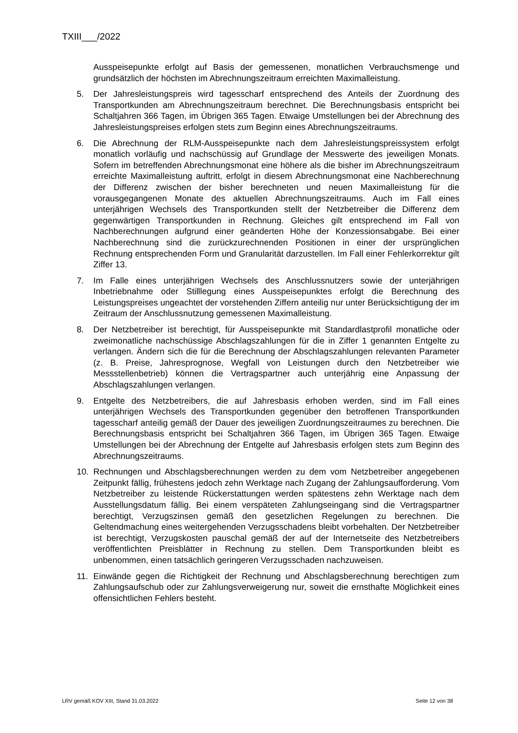TXIII___/2022
Ausspeisepunkte erfolgt auf Basis der gemessenen, monatlichen Verbrauchsmenge und grundsätzlich der höchsten im Abrechnungszeitraum erreichten Maximalleistung.
5. Der Jahresleistungspreis wird tagesscharf entsprechend des Anteils der Zuordnung des Transportkunden am Abrechnungszeitraum berechnet. Die Berechnungsbasis entspricht bei Schaltjahren 366 Tagen, im Übrigen 365 Tagen. Etwaige Umstellungen bei der Abrechnung des Jahresleistungspreises erfolgen stets zum Beginn eines Abrechnungszeitraums.
6. Die Abrechnung der RLM-Ausspeisepunkte nach dem Jahresleistungspreissystem erfolgt monatlich vorläufig und nachschüssig auf Grundlage der Messwerte des jeweiligen Monats. Sofern im betreffenden Abrechnungsmonat eine höhere als die bisher im Abrechnungszeitraum erreichte Maximalleistung auftritt, erfolgt in diesem Abrechnungsmonat eine Nachberechnung der Differenz zwischen der bisher berechneten und neuen Maximalleistung für die vorausgegangenen Monate des aktuellen Abrechnungszeitraums. Auch im Fall eines unterjährigen Wechsels des Transportkunden stellt der Netzbetreiber die Differenz dem gegenwärtigen Transportkunden in Rechnung. Gleiches gilt entsprechend im Fall von Nachberechnungen aufgrund einer geänderten Höhe der Konzessionsabgabe. Bei einer Nachberechnung sind die zurückzurechnenden Positionen in einer der ursprünglichen Rechnung entsprechenden Form und Granularität darzustellen. Im Fall einer Fehlerkorrektur gilt Ziffer 13.
7. Im Falle eines unterjährigen Wechsels des Anschlussnutzers sowie der unterjährigen Inbetriebnahme oder Stilllegung eines Ausspeisepunktes erfolgt die Berechnung des Leistungspreises ungeachtet der vorstehenden Ziffern anteilig nur unter Berücksichtigung der im Zeitraum der Anschlussnutzung gemessenen Maximalleistung.
8. Der Netzbetreiber ist berechtigt, für Ausspeisepunkte mit Standardlastprofil monatliche oder zweimonatliche nachschüssige Abschlagszahlungen für die in Ziffer 1 genannten Entgelte zu verlangen. Ändern sich die für die Berechnung der Abschlagszahlungen relevanten Parameter (z. B. Preise, Jahresprognose, Wegfall von Leistungen durch den Netzbetreiber wie Messstellenbetrieb) können die Vertragspartner auch unterjährig eine Anpassung der Abschlagszahlungen verlangen.
9. Entgelte des Netzbetreibers, die auf Jahresbasis erhoben werden, sind im Fall eines unterjährigen Wechsels des Transportkunden gegenüber den betroffenen Transportkunden tagesscharf anteilig gemäß der Dauer des jeweiligen Zuordnungszeitraumes zu berechnen. Die Berechnungsbasis entspricht bei Schaltjahren 366 Tagen, im Übrigen 365 Tagen. Etwaige Umstellungen bei der Abrechnung der Entgelte auf Jahresbasis erfolgen stets zum Beginn des Abrechnungszeitraums.
10. Rechnungen und Abschlagsberechnungen werden zu dem vom Netzbetreiber angegebenen Zeitpunkt fällig, frühestens jedoch zehn Werktage nach Zugang der Zahlungsaufforderung. Vom Netzbetreiber zu leistende Rückerstattungen werden spätestens zehn Werktage nach dem Ausstellungsdatum fällig. Bei einem verspäteten Zahlungseingang sind die Vertragspartner berechtigt, Verzugszinsen gemäß den gesetzlichen Regelungen zu berechnen. Die Geltendmachung eines weitergehenden Verzugsschadens bleibt vorbehalten. Der Netzbetreiber ist berechtigt, Verzugskosten pauschal gemäß der auf der Internetseite des Netzbetreibers veröffentlichten Preisblätter in Rechnung zu stellen. Dem Transportkunden bleibt es unbenommen, einen tatsächlich geringeren Verzugsschaden nachzuweisen.
11. Einwände gegen die Richtigkeit der Rechnung und Abschlagsberechnung berechtigen zum Zahlungsaufschub oder zur Zahlungsverweigerung nur, soweit die ernsthafte Möglichkeit eines offensichtlichen Fehlers besteht.
LRV gemäß KOV XIII, Stand 31.03.2022 Seite 12 von 38